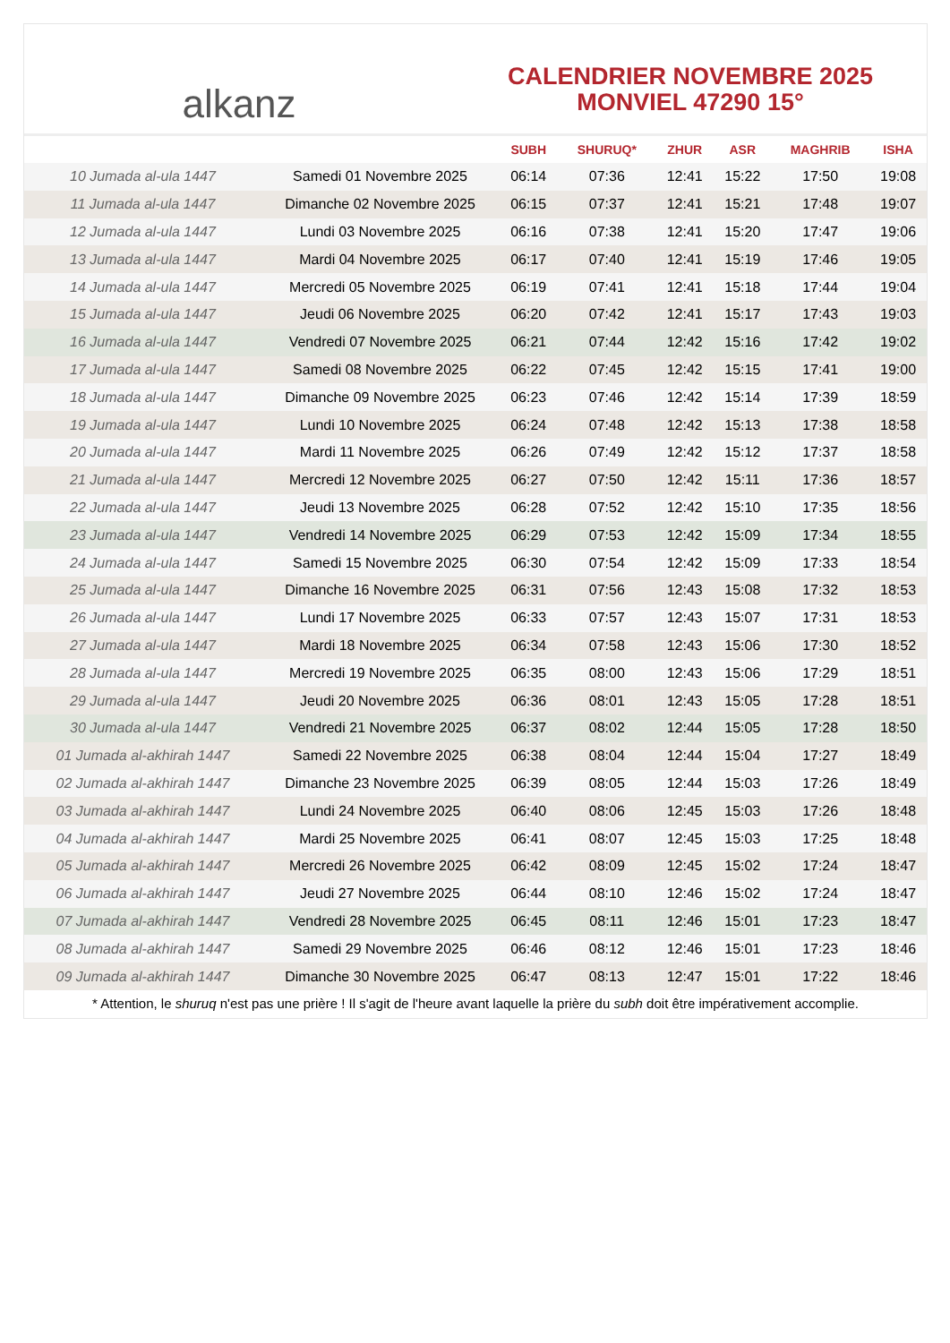alkanz
CALENDRIER NOVEMBRE 2025
MONVIEL 47290 15°
| | | SUBH | SHURUQ* | ZHUR | ASR | MAGHRIB | ISHA |
| --- | --- | --- | --- | --- | --- | --- | --- |
| 10 Jumada al-ula 1447 | Samedi 01 Novembre 2025 | 06:14 | 07:36 | 12:41 | 15:22 | 17:50 | 19:08 |
| 11 Jumada al-ula 1447 | Dimanche 02 Novembre 2025 | 06:15 | 07:37 | 12:41 | 15:21 | 17:48 | 19:07 |
| 12 Jumada al-ula 1447 | Lundi 03 Novembre 2025 | 06:16 | 07:38 | 12:41 | 15:20 | 17:47 | 19:06 |
| 13 Jumada al-ula 1447 | Mardi 04 Novembre 2025 | 06:17 | 07:40 | 12:41 | 15:19 | 17:46 | 19:05 |
| 14 Jumada al-ula 1447 | Mercredi 05 Novembre 2025 | 06:19 | 07:41 | 12:41 | 15:18 | 17:44 | 19:04 |
| 15 Jumada al-ula 1447 | Jeudi 06 Novembre 2025 | 06:20 | 07:42 | 12:41 | 15:17 | 17:43 | 19:03 |
| 16 Jumada al-ula 1447 | Vendredi 07 Novembre 2025 | 06:21 | 07:44 | 12:42 | 15:16 | 17:42 | 19:02 |
| 17 Jumada al-ula 1447 | Samedi 08 Novembre 2025 | 06:22 | 07:45 | 12:42 | 15:15 | 17:41 | 19:00 |
| 18 Jumada al-ula 1447 | Dimanche 09 Novembre 2025 | 06:23 | 07:46 | 12:42 | 15:14 | 17:39 | 18:59 |
| 19 Jumada al-ula 1447 | Lundi 10 Novembre 2025 | 06:24 | 07:48 | 12:42 | 15:13 | 17:38 | 18:58 |
| 20 Jumada al-ula 1447 | Mardi 11 Novembre 2025 | 06:26 | 07:49 | 12:42 | 15:12 | 17:37 | 18:58 |
| 21 Jumada al-ula 1447 | Mercredi 12 Novembre 2025 | 06:27 | 07:50 | 12:42 | 15:11 | 17:36 | 18:57 |
| 22 Jumada al-ula 1447 | Jeudi 13 Novembre 2025 | 06:28 | 07:52 | 12:42 | 15:10 | 17:35 | 18:56 |
| 23 Jumada al-ula 1447 | Vendredi 14 Novembre 2025 | 06:29 | 07:53 | 12:42 | 15:09 | 17:34 | 18:55 |
| 24 Jumada al-ula 1447 | Samedi 15 Novembre 2025 | 06:30 | 07:54 | 12:42 | 15:09 | 17:33 | 18:54 |
| 25 Jumada al-ula 1447 | Dimanche 16 Novembre 2025 | 06:31 | 07:56 | 12:43 | 15:08 | 17:32 | 18:53 |
| 26 Jumada al-ula 1447 | Lundi 17 Novembre 2025 | 06:33 | 07:57 | 12:43 | 15:07 | 17:31 | 18:53 |
| 27 Jumada al-ula 1447 | Mardi 18 Novembre 2025 | 06:34 | 07:58 | 12:43 | 15:06 | 17:30 | 18:52 |
| 28 Jumada al-ula 1447 | Mercredi 19 Novembre 2025 | 06:35 | 08:00 | 12:43 | 15:06 | 17:29 | 18:51 |
| 29 Jumada al-ula 1447 | Jeudi 20 Novembre 2025 | 06:36 | 08:01 | 12:43 | 15:05 | 17:28 | 18:51 |
| 30 Jumada al-ula 1447 | Vendredi 21 Novembre 2025 | 06:37 | 08:02 | 12:44 | 15:05 | 17:28 | 18:50 |
| 01 Jumada al-akhirah 1447 | Samedi 22 Novembre 2025 | 06:38 | 08:04 | 12:44 | 15:04 | 17:27 | 18:49 |
| 02 Jumada al-akhirah 1447 | Dimanche 23 Novembre 2025 | 06:39 | 08:05 | 12:44 | 15:03 | 17:26 | 18:49 |
| 03 Jumada al-akhirah 1447 | Lundi 24 Novembre 2025 | 06:40 | 08:06 | 12:45 | 15:03 | 17:26 | 18:48 |
| 04 Jumada al-akhirah 1447 | Mardi 25 Novembre 2025 | 06:41 | 08:07 | 12:45 | 15:03 | 17:25 | 18:48 |
| 05 Jumada al-akhirah 1447 | Mercredi 26 Novembre 2025 | 06:42 | 08:09 | 12:45 | 15:02 | 17:24 | 18:47 |
| 06 Jumada al-akhirah 1447 | Jeudi 27 Novembre 2025 | 06:44 | 08:10 | 12:46 | 15:02 | 17:24 | 18:47 |
| 07 Jumada al-akhirah 1447 | Vendredi 28 Novembre 2025 | 06:45 | 08:11 | 12:46 | 15:01 | 17:23 | 18:47 |
| 08 Jumada al-akhirah 1447 | Samedi 29 Novembre 2025 | 06:46 | 08:12 | 12:46 | 15:01 | 17:23 | 18:46 |
| 09 Jumada al-akhirah 1447 | Dimanche 30 Novembre 2025 | 06:47 | 08:13 | 12:47 | 15:01 | 17:22 | 18:46 |
* Attention, le shuruq n'est pas une prière ! Il s'agit de l'heure avant laquelle la prière du subh doit être impérativement accomplie.